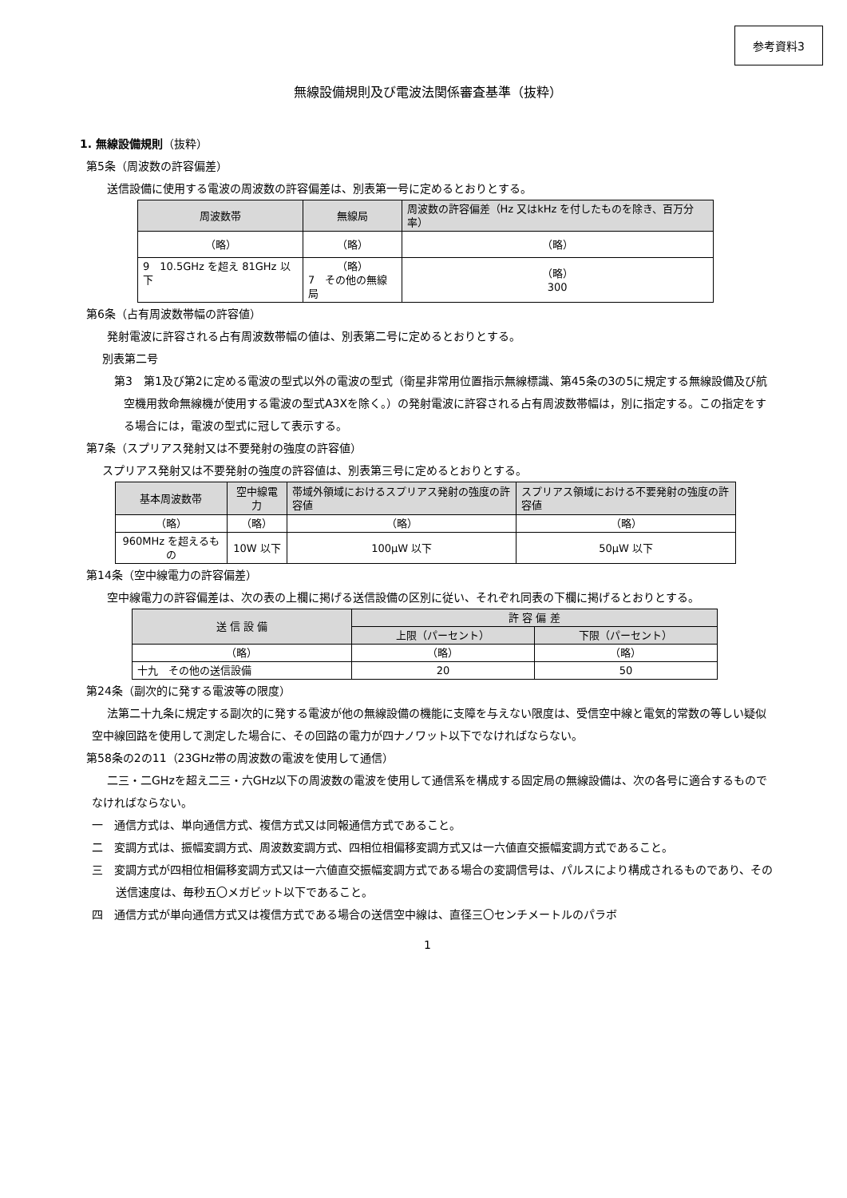参考資料3
無線設備規則及び電波法関係審査基準（抜粋）
1. 無線設備規則（抜粋）
第5条（周波数の許容偏差）
送信設備に使用する電波の周波数の許容偏差は、別表第一号に定めるとおりとする。
| 周波数帯 | 無線局 | 周波数の許容偏差（Hz 又はkHz を付したものを除き、百万分率） |
| --- | --- | --- |
| （略） | （略） | （略） |
| 9 10.5GHz を超え 81GHz 以下 | （略） 7 その他の無線局 | （略） 300 |
第6条（占有周波数帯幅の許容値）
発射電波に許容される占有周波数帯幅の値は、別表第二号に定めるとおりとする。
別表第二号
第3　第1及び第2に定める電波の型式以外の電波の型式（衛星非常用位置指示無線標識、第45条の3の5に規定する無線設備及び航空機用救命無線機が使用する電波の型式A3Xを除く。）の発射電波に許容される占有周波数帯幅は，別に指定する。この指定をする場合には，電波の型式に冠して表示する。
第7条（スプリアス発射又は不要発射の強度の許容値）
スプリアス発射又は不要発射の強度の許容値は、別表第三号に定めるとおりとする。
| 基本周波数帯 | 空中線電力 | 帯域外領域におけるスプリアス発射の強度の許容値 | スプリアス領域における不要発射の強度の許容値 |
| --- | --- | --- | --- |
| （略） | （略） | （略） | （略） |
| 960MHz を超えるもの | 10W 以下 | 100μW 以下 | 50μW 以下 |
第14条（空中線電力の許容偏差）
空中線電力の許容偏差は、次の表の上欄に掲げる送信設備の区別に従い、それぞれ同表の下欄に掲げるとおりとする。
| 送 信 設 備 | 許 容 偏 差 | |
| --- | --- | --- |
| | 上限（パーセント） | 下限（パーセント） |
| （略） | （略） | （略） |
| 十九 その他の送信設備 | 20 | 50 |
第24条（副次的に発する電波等の限度）
法第二十九条に規定する副次的に発する電波が他の無線設備の機能に支障を与えない限度は、受信空中線と電気的常数の等しい疑似空中線回路を使用して測定した場合に、その回路の電力が四ナノワット以下でなければならない。
第58条の2の11（23GHz帯の周波数の電波を使用して通信）
二三・二GHzを超え二三・六GHz以下の周波数の電波を使用して通信系を構成する固定局の無線設備は、次の各号に適合するものでなければならない。
一　通信方式は、単向通信方式、複信方式又は同報通信方式であること。
二　変調方式は、振幅変調方式、周波数変調方式、四相位相偏移変調方式又は一六値直交振幅変調方式であること。
三　変調方式が四相位相偏移変調方式又は一六値直交振幅変調方式である場合の変調信号は、パルスにより構成されるものであり、その送信速度は、毎秒五〇メガビット以下であること。
四　通信方式が単向通信方式又は複信方式である場合の送信空中線は、直径三〇センチメートルのパラボ
1